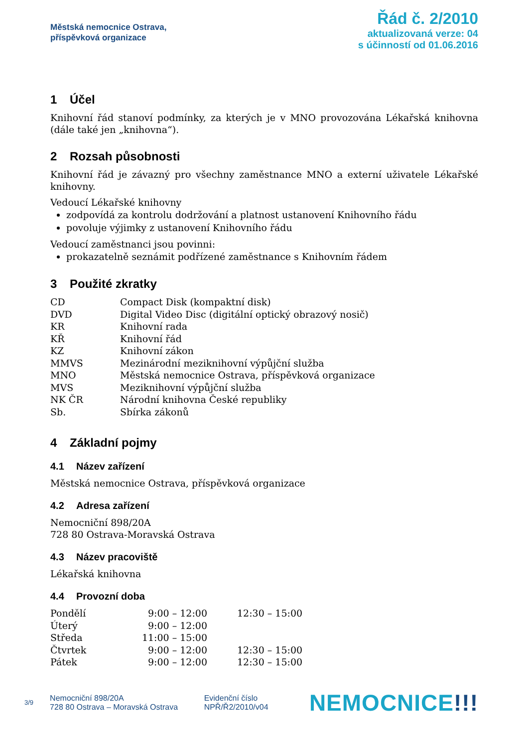Městská nemocnice Ostrava,
příspěvková organizace
Řád č. 2/2010
aktualizovaná verze: 04
s účinností od 01.06.2016
1 Účel
Knihovní řád stanoví podmínky, za kterých je v MNO provozována Lékařská knihovna (dále také jen „knihovna“).
2 Rozsah působnosti
Knihovní řád je závazný pro všechny zaměstnance MNO a externí uživatele Lékařské knihovny.
Vedoucí Lékařské knihovny
zodpovídá za kontrolu dodržování a platnost ustanovení Knihovního řádu
povoluje výjimky z ustanovení Knihovního řádu
Vedoucí zaměstnanci jsou povinni:
prokazatelně seznámit podřízené zaměstnance s Knihovním řádem
3 Použité zkratky
| CD | Compact Disk (kompaktní disk) |
| DVD | Digital Video Disc (digitální optický obrazový nosič) |
| KR | Knihovní rada |
| KŘ | Knihovní řád |
| KZ | Knihovní zákon |
| MMVS | Mezinárodní meziknihovní výpůjční služba |
| MNO | Městská nemocnice Ostrava, příspěvková organizace |
| MVS | Meziknihovní výpůjční služba |
| NK ČR | Národní knihovna České republiky |
| Sb. | Sbírka zákonů |
4 Základní pojmy
4.1 Název zařízení
Městská nemocnice Ostrava, příspěvková organizace
4.2 Adresa zařízení
Nemocniční 898/20A
728 80 Ostrava-Moravská Ostrava
4.3 Název pracoviště
Lékařská knihovna
4.4 Provozní doba
| Pondělí | 9:00 – 12:00 | 12:30 – 15:00 |
| Úterý | 9:00 – 12:00 | |
| Středa | 11:00 – 15:00 | |
| Čtvrtek | 9:00 – 12:00 | 12:30 – 15:00 |
| Pátek | 9:00 – 12:00 | 12:30 – 15:00 |
3/9
Nemocniční 898/20A
728 80 Ostrava – Moravská Ostrava
Evidenční číslo
NPŘ/Ř2/2010/v04
NEMOCNICE!!!